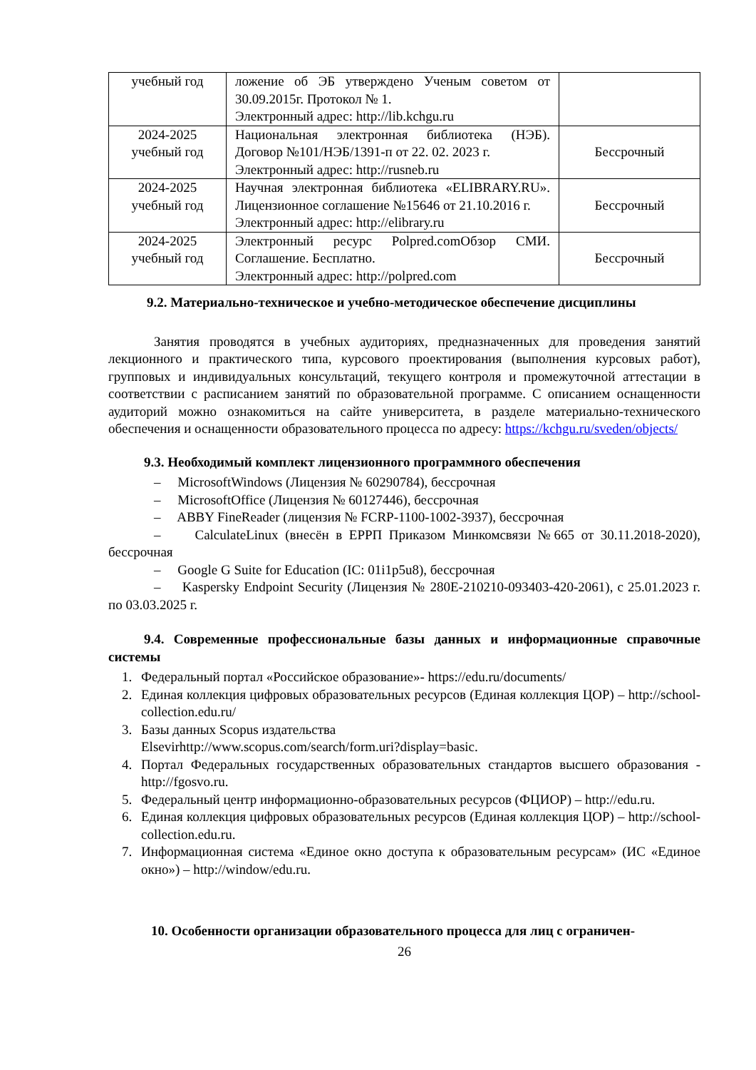| учебный год | ложение об ЭБ утверждено Ученым советом от 30.09.2015г. Протокол № 1. Электронный адрес: http://lib.kchgu.ru | |
| 2024-2025 учебный год | Национальная электронная библиотека (НЭБ). Договор №101/НЭБ/1391-п от 22. 02. 2023 г. Электронный адрес: http://rusneb.ru | Бессрочный |
| 2024-2025 учебный год | Научная электронная библиотека «ELIBRARY.RU». Лицензионное соглашение №15646 от 21.10.2016 г. Электронный адрес: http://elibrary.ru | Бессрочный |
| 2024-2025 учебный год | Электронный ресурс Polpred.comОбзор СМИ. Соглашение. Бесплатно. Электронный адрес: http://polpred.com | Бессрочный |
9.2. Материально-техническое и учебно-методическое обеспечение дисциплины
Занятия проводятся в учебных аудиториях, предназначенных для проведения занятий лекционного и практического типа, курсового проектирования (выполнения курсовых работ), групповых и индивидуальных консультаций, текущего контроля и промежуточной аттестации в соответствии с расписанием занятий по образовательной программе. С описанием оснащенности аудиторий можно ознакомиться на сайте университета, в разделе материально-технического обеспечения и оснащенности образовательного процесса по адресу: https://kchgu.ru/sveden/objects/
9.3. Необходимый комплект лицензионного программного обеспечения
– MicrosoftWindows (Лицензия № 60290784), бессрочная
– MicrosoftOffice (Лицензия № 60127446), бессрочная
– ABBY FineReader (лицензия № FCRP-1100-1002-3937), бессрочная
– CalculateLinux (внесён в ЕРРП Приказом Минкомсвязи №665 от 30.11.2018-2020), бессрочная
– Google G Suite for Education (IC: 01i1p5u8), бессрочная
– Kaspersky Endpoint Security (Лицензия № 280E-210210-093403-420-2061), с 25.01.2023 г. по 03.03.2025 г.
9.4. Современные профессиональные базы данных и информационные справочные системы
1. Федеральный портал «Российское образование»- https://edu.ru/documents/
2. Единая коллекция цифровых образовательных ресурсов (Единая коллекция ЦОР) – http://school-collection.edu.ru/
3. Базы данных Scopus издательства
Elsevirhttp://www.scopus.com/search/form.uri?display=basic.
4. Портал Федеральных государственных образовательных стандартов высшего образования - http://fgosvo.ru.
5. Федеральный центр информационно-образовательных ресурсов (ФЦИОР) – http://edu.ru.
6. Единая коллекция цифровых образовательных ресурсов (Единая коллекция ЦОР) – http://school-collection.edu.ru.
7. Информационная система «Единое окно доступа к образовательным ресурсам» (ИС «Единое окно») – http://window/edu.ru.
10. Особенности организации образовательного процесса для лиц с ограничен-
26